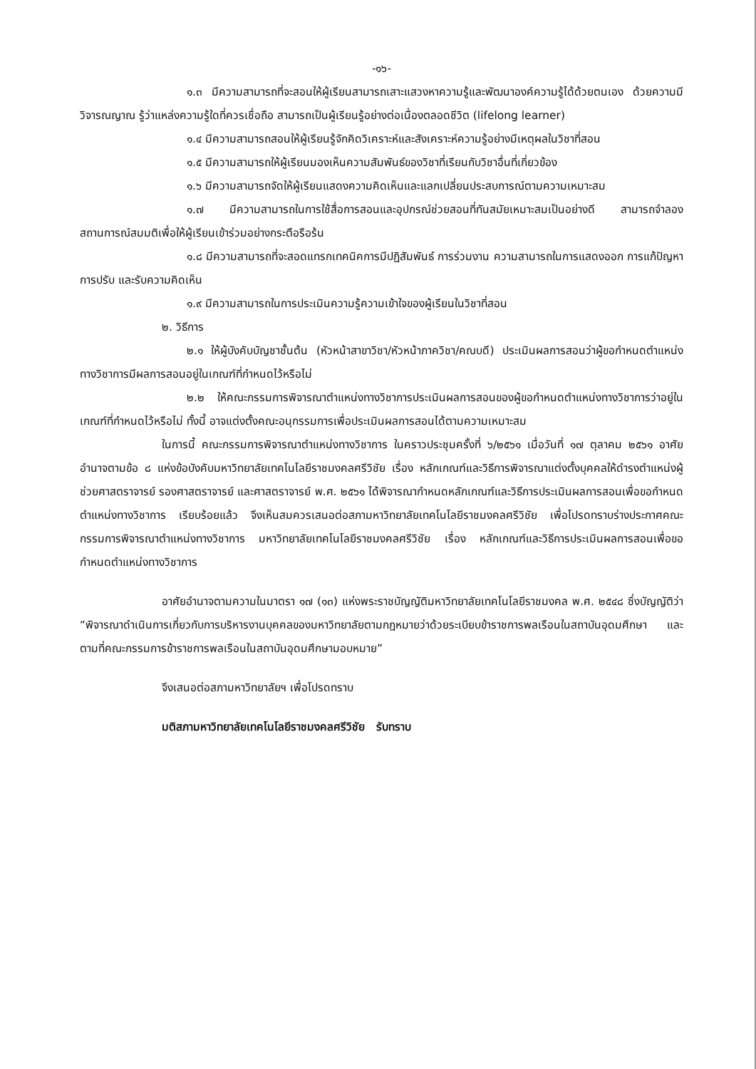-๑๖-
๑.๓ มีความสามารถที่จะสอนให้ผู้เรียนสามารถเสาะแสวงหาความรู้และพัฒนาองค์ความรู้ได้ด้วยตนเอง ด้วยความมีวิจารณญาณ รู้ว่าแหล่งความรู้ใดที่ควรเชื่อถือ สามารถเป็นผู้เรียนรู้อย่างต่อเนื่องตลอดชีวิต (lifelong learner)
๑.๔ มีความสามารถสอนให้ผู้เรียนรู้จักคิดวิเคราะห์และสังเคราะห์ความรู้อย่างมีเหตุผลในวิชาที่สอน
๑.๕ มีความสามารถให้ผู้เรียนมองเห็นความสัมพันธ์ของวิชาที่เรียนกับวิชาอื่นที่เกี่ยวข้อง
๑.๖ มีความสามารถจัดให้ผู้เรียนแสดงความคิดเห็นและแลกเปลี่ยนประสบการณ์ตามความเหมาะสม
๑.๗ มีความสามารถในการใช้สื่อการสอนและอุปกรณ์ช่วยสอนที่ทันสมัยเหมาะสมเป็นอย่างดี สามารถจำลองสถานการณ์สมมติเพื่อให้ผู้เรียนเข้าร่วมอย่างกระตือรือร้น
๑.๘ มีความสามารถที่จะสอดแทรกเทคนิคการมีปฏิสัมพันธ์ การร่วมงาน ความสามารถในการแสดงออก การแก้ปัญหา การปรับ และรับความคิดเห็น
๑.๙ มีความสามารถในการประเมินความรู้ความเข้าใจของผู้เรียนในวิชาที่สอน
๒. วิธีการ
๒.๑ ให้ผู้บังคับบัญชาชั้นต้น (หัวหน้าสาขาวิชา/หัวหน้าภาควิชา/คณบดี) ประเมินผลการสอนว่าผู้ขอกำหนดตำแหน่งทางวิชาการมีผลการสอนอยู่ในเกณฑ์ที่กำหนดไว้หรือไม่
๒.๒ ให้คณะกรรมการพิจารณาตำแหน่งทางวิชาการประเมินผลการสอนของผู้ขอกำหนดตำแหน่งทางวิชาการว่าอยู่ในเกณฑ์ที่กำหนดไว้หรือไม่ ทั้งนี้ อาจแต่งตั้งคณะอนุกรรมการเพื่อประเมินผลการสอนได้ตามความเหมาะสม
ในการนี้ คณะกรรมการพิจารณาตำแหน่งทางวิชาการ ในคราวประชุมครั้งที่ ๖/๒๕๖๑ เมื่อวันที่ ๑๗ ตุลาคม ๒๕๖๑ อาศัยอำนาจตามข้อ ๘ แห่งข้อบังคับมหาวิทยาลัยเทคโนโลยีราชมงคลศรีวิชัย เรื่อง หลักเกณฑ์และวิธีการพิจารณาแต่งตั้งบุคคลให้ดำรงตำแหน่งผู้ช่วยศาสตราจารย์ รองศาสตราจารย์ และศาสตราจารย์ พ.ศ. ๒๕๖๑ ได้พิจารณากำหนดหลักเกณฑ์และวิธีการประเมินผลการสอนเพื่อขอกำหนดตำแหน่งทางวิชาการ เรียบร้อยแล้ว จึงเห็นสมควรเสนอต่อสภามหาวิทยาลัยเทคโนโลยีราชมงคลศรีวิชัย เพื่อโปรดทราบร่างประกาศคณะกรรมการพิจารณาตำแหน่งทางวิชาการ มหาวิทยาลัยเทคโนโลยีราชมงคลศรีวิชัย เรื่อง หลักเกณฑ์และวิธีการประเมินผลการสอนเพื่อขอกำหนดตำแหน่งทางวิชาการ
อาศัยอำนาจตามความในมาตรา ๑๗ (๑๓) แห่งพระราชบัญญัติมหาวิทยาลัยเทคโนโลยีราชมงคล พ.ศ. ๒๕๔๘ ซึ่งบัญญัติว่า “พิจารณาดำเนินการเกี่ยวกับการบริหารงานบุคคลของมหาวิทยาลัยตามกฎหมายว่าด้วยระเบียบข้าราชการพลเรือนในสถาบันอุดมศึกษา และตามที่คณะกรรมการข้าราชการพลเรือนในสถาบันอุดมศึกษามอบหมาย”
จึงเสนอต่อสภามหาวิทยาลัยฯ เพื่อโปรดทราบ
มติสภามหาวิทยาลัยเทคโนโลยีราชมงคลศรีวิชัย รับทราบ